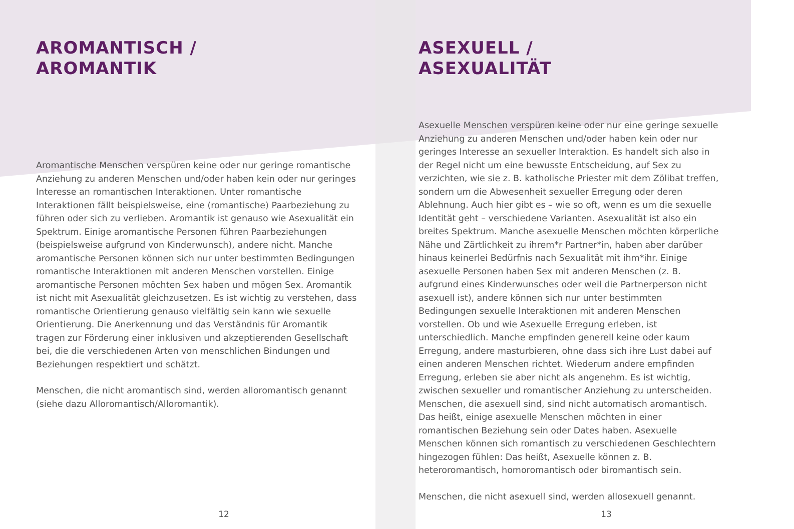AROMANTISCH /
AROMANTIK
Aromantische Menschen verspüren keine oder nur geringe romantische Anziehung zu anderen Menschen und/oder haben kein oder nur geringes Interesse an romantischen Interaktionen. Unter romantische Interaktionen fällt beispielsweise, eine (romantische) Paarbeziehung zu führen oder sich zu verlieben. Aromantik ist genauso wie Asexualität ein Spektrum. Einige aromantische Personen führen Paarbeziehungen (beispielsweise aufgrund von Kinderwunsch), andere nicht. Manche aromantische Personen können sich nur unter bestimmten Bedingungen romantische Interaktionen mit anderen Menschen vorstellen. Einige aromantische Personen möchten Sex haben und mögen Sex. Aromantik ist nicht mit Asexualität gleichzusetzen. Es ist wichtig zu verstehen, dass romantische Orientierung genauso vielfältig sein kann wie sexuelle Orientierung. Die Anerkennung und das Verständnis für Aromantik tragen zur Förderung einer inklusiven und akzeptierenden Gesellschaft bei, die die verschiedenen Arten von menschlichen Bindungen und Beziehungen respektiert und schätzt.
Menschen, die nicht aromantisch sind, werden alloromantisch genannt (siehe dazu Alloromantisch/Alloromantik).
12
ASEXUELL /
ASEXUALITÄT
Asexuelle Menschen verspüren keine oder nur eine geringe sexuelle Anziehung zu anderen Menschen und/oder haben kein oder nur geringes Interesse an sexueller Interaktion. Es handelt sich also in der Regel nicht um eine bewusste Entscheidung, auf Sex zu verzichten, wie sie z. B. katholische Priester mit dem Zölibat treffen, sondern um die Abwesenheit sexueller Erregung oder deren Ablehnung. Auch hier gibt es – wie so oft, wenn es um die sexuelle Identität geht – verschiedene Varianten. Asexualität ist also ein breites Spektrum. Manche asexuelle Menschen möchten körperliche Nähe und Zärtlichkeit zu ihrem*r Partner*in, haben aber darüber hinaus keinerlei Bedürfnis nach Sexualität mit ihm*ihr. Einige asexuelle Personen haben Sex mit anderen Menschen (z. B. aufgrund eines Kinderwunsches oder weil die Partnerperson nicht asexuell ist), andere können sich nur unter bestimmten Bedingungen sexuelle Interaktionen mit anderen Menschen vorstellen. Ob und wie Asexuelle Erregung erleben, ist unterschiedlich. Manche empfinden generell keine oder kaum Erregung, andere masturbieren, ohne dass sich ihre Lust dabei auf einen anderen Menschen richtet. Wiederum andere empfinden Erregung, erleben sie aber nicht als angenehm. Es ist wichtig, zwischen sexueller und romantischer Anziehung zu unterscheiden. Menschen, die asexuell sind, sind nicht automatisch aromantisch. Das heißt, einige asexuelle Menschen möchten in einer romantischen Beziehung sein oder Dates haben. Asexuelle Menschen können sich romantisch zu verschiedenen Geschlechtern hingezogen fühlen: Das heißt, Asexuelle können z. B. heteroromantisch, homoromantisch oder biromantisch sein.
Menschen, die nicht asexuell sind, werden allosexuell genannt.
13